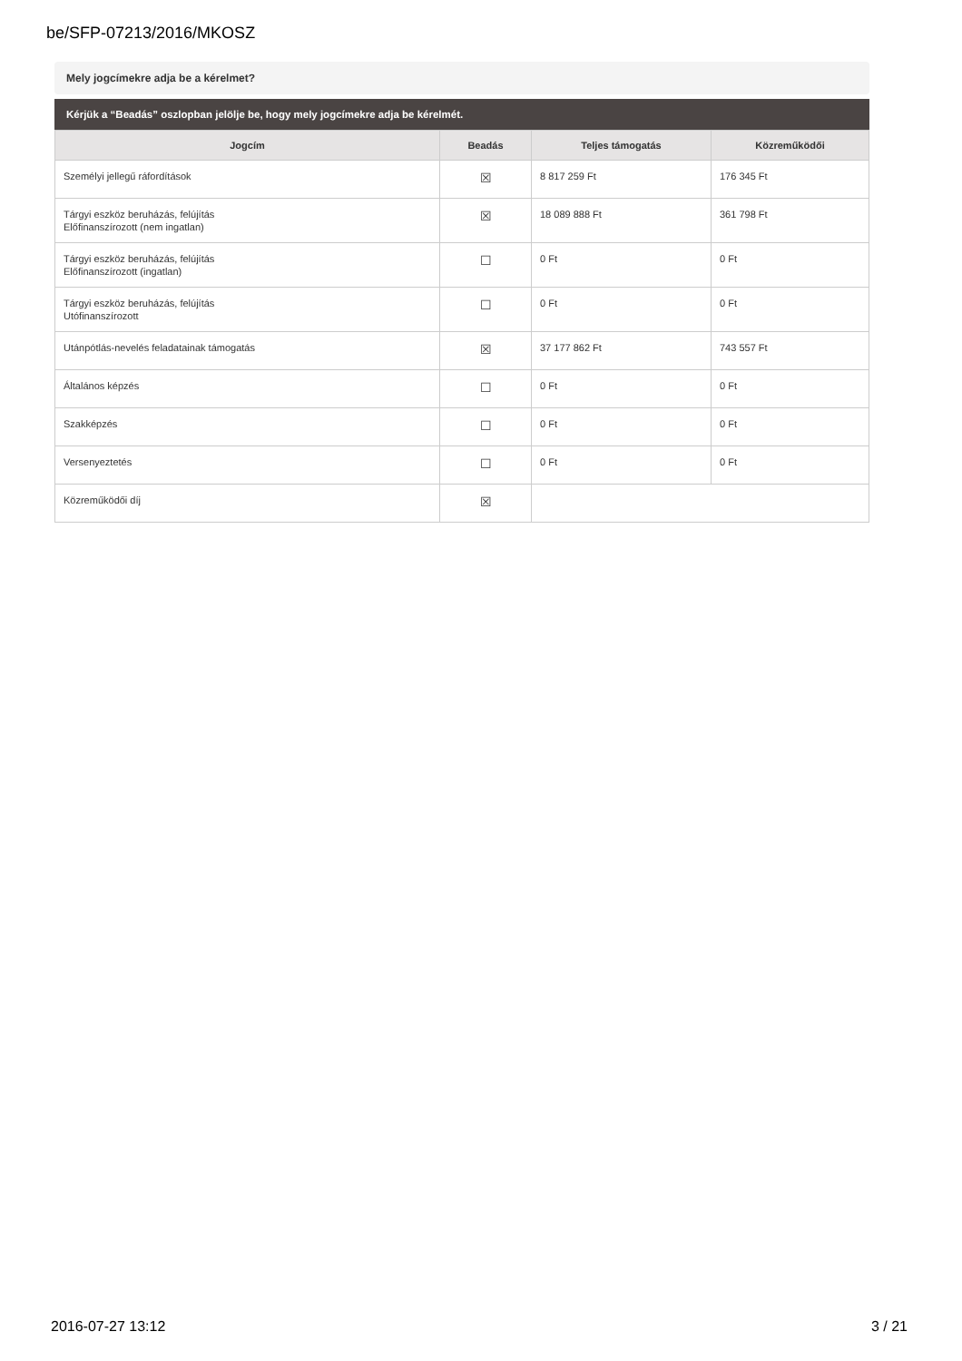be/SFP-07213/2016/MKOSZ
Mely jogcímekre adja be a kérelmet?
Kérjük a “Beadás” oszlopban jelölje be, hogy mely jogcímekre adja be kérelmét.
| Jogcím | Beadás | Teljes támogatás | Közreműködői |
| --- | --- | --- | --- |
| Személyi jellegű ráfordítások | ☒ | 8 817 259 Ft | 176 345 Ft |
| Tárgyi eszköz beruházás, felújítás Előfinanszírozott (nem ingatlan) | ☒ | 18 089 888 Ft | 361 798 Ft |
| Tárgyi eszköz beruházás, felújítás Előfinanszírozott (ingatlan) | ☐ | 0 Ft | 0 Ft |
| Tárgyi eszköz beruházás, felújítás Utófinanszírozott | ☐ | 0 Ft | 0 Ft |
| Utánpótlás-nevelés feladatainak támogatás | ☒ | 37 177 862 Ft | 743 557 Ft |
| Általános képzés | ☐ | 0 Ft | 0 Ft |
| Szakképzés | ☐ | 0 Ft | 0 Ft |
| Versenyeztetés | ☐ | 0 Ft | 0 Ft |
| Közreműködői díj | ☒ | | |
2016-07-27 13:12 3 / 21